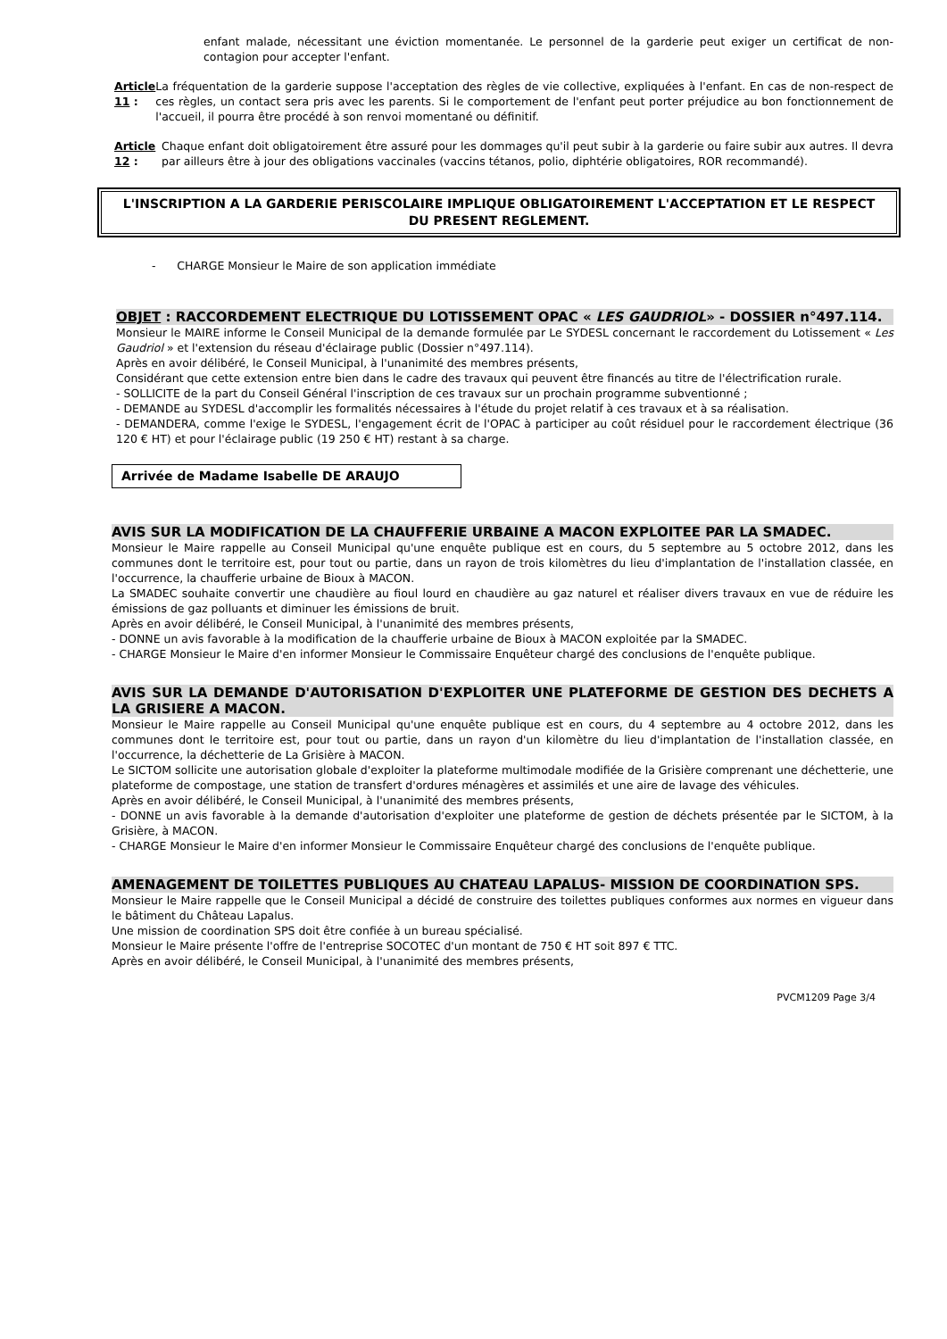enfant malade, nécessitant une éviction momentanée. Le personnel de la garderie peut exiger un certificat de non-contagion pour accepter l'enfant.
Article 11 : La fréquentation de la garderie suppose l'acceptation des règles de vie collective, expliquées à l'enfant. En cas de non-respect de ces règles, un contact sera pris avec les parents. Si le comportement de l'enfant peut porter préjudice au bon fonctionnement de l'accueil, il pourra être procédé à son renvoi momentané ou définitif.
Article 12 : Chaque enfant doit obligatoirement être assuré pour les dommages qu'il peut subir à la garderie ou faire subir aux autres. Il devra par ailleurs être à jour des obligations vaccinales (vaccins tétanos, polio, diphtérie obligatoires, ROR recommandé).
L'INSCRIPTION A LA GARDERIE PERISCOLAIRE IMPLIQUE OBLIGATOIREMENT L'ACCEPTATION ET LE RESPECT DU PRESENT REGLEMENT.
- CHARGE Monsieur le Maire de son application immédiate
OBJET : RACCORDEMENT ELECTRIQUE DU LOTISSEMENT OPAC « LES GAUDRIOL» - DOSSIER n°497.114.
Monsieur le MAIRE informe le Conseil Municipal de la demande formulée par Le SYDESL concernant le raccordement du Lotissement « Les Gaudriol » et l'extension du réseau d'éclairage public (Dossier n°497.114).
Après en avoir délibéré, le Conseil Municipal, à l'unanimité des membres présents,
Considérant que cette extension entre bien dans le cadre des travaux qui peuvent être financés au titre de l'électrification rurale.
- SOLLICITE de la part du Conseil Général l'inscription de ces travaux sur un prochain programme subventionné ;
- DEMANDE au SYDESL d'accomplir les formalités nécessaires à l'étude du projet relatif à ces travaux et à sa réalisation.
- DEMANDERA, comme l'exige le SYDESL, l'engagement écrit de l'OPAC à participer au coût résiduel pour le raccordement électrique (36 120 € HT) et pour l'éclairage public (19 250 € HT) restant à sa charge.
Arrivée de Madame Isabelle DE ARAUJO
AVIS SUR LA MODIFICATION DE LA CHAUFFERIE URBAINE A MACON EXPLOITEE PAR LA SMADEC.
Monsieur le Maire rappelle au Conseil Municipal qu'une enquête publique est en cours, du 5 septembre au 5 octobre 2012, dans les communes dont le territoire est, pour tout ou partie, dans un rayon de trois kilomètres du lieu d'implantation de l'installation classée, en l'occurrence, la chaufferie urbaine de Bioux à MACON.
La SMADEC souhaite convertir une chaudière au fioul lourd en chaudière au gaz naturel et réaliser divers travaux en vue de réduire les émissions de gaz polluants et diminuer les émissions de bruit.
Après en avoir délibéré, le Conseil Municipal, à l'unanimité des membres présents,
- DONNE un avis favorable à la modification de la chaufferie urbaine de Bioux à MACON exploitée par la SMADEC.
- CHARGE Monsieur le Maire d'en informer Monsieur le Commissaire Enquêteur chargé des conclusions de l'enquête publique.
AVIS SUR LA DEMANDE D'AUTORISATION D'EXPLOITER UNE PLATEFORME DE GESTION DES DECHETS A LA GRISIERE A MACON.
Monsieur le Maire rappelle au Conseil Municipal qu'une enquête publique est en cours, du 4 septembre au 4 octobre 2012, dans les communes dont le territoire est, pour tout ou partie, dans un rayon d'un kilomètre du lieu d'implantation de l'installation classée, en l'occurrence, la déchetterie de La Grisière à MACON.
Le SICTOM sollicite une autorisation globale d'exploiter la plateforme multimodale modifiée de la Grisière comprenant une déchetterie, une plateforme de compostage, une station de transfert d'ordures ménagères et assimilés et une aire de lavage des véhicules.
Après en avoir délibéré, le Conseil Municipal, à l'unanimité des membres présents,
- DONNE un avis favorable à la demande d'autorisation d'exploiter une plateforme de gestion de déchets présentée par le SICTOM, à la Grisière, à MACON.
- CHARGE Monsieur le Maire d'en informer Monsieur le Commissaire Enquêteur chargé des conclusions de l'enquête publique.
AMENAGEMENT DE TOILETTES PUBLIQUES AU CHATEAU LAPALUS- MISSION DE COORDINATION SPS.
Monsieur le Maire rappelle que le Conseil Municipal a décidé de construire des toilettes publiques conformes aux normes en vigueur dans le bâtiment du Château Lapalus.
Une mission de coordination SPS doit être confiée à un bureau spécialisé.
Monsieur le Maire présente l'offre de l'entreprise SOCOTEC d'un montant de 750 € HT soit 897 € TTC.
Après en avoir délibéré, le Conseil Municipal, à l'unanimité des membres présents,
PVCM1209 Page 3/4